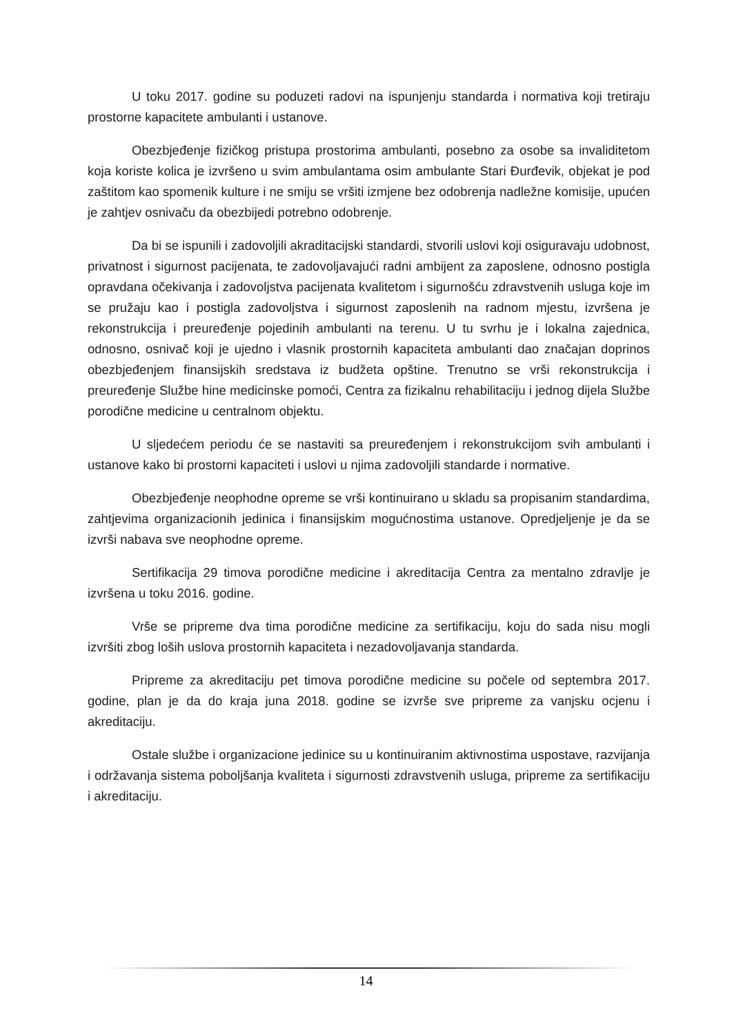U toku 2017. godine su poduzeti radovi na ispunjenju standarda i normativa koji tretiraju prostorne kapacitete ambulanti i ustanove.
Obezbjeđenje fizičkog pristupa prostorima ambulanti, posebno za osobe sa invaliditetom koja koriste kolica je izvršeno u svim ambulantama osim ambulante Stari Đurđevik, objekat je pod zaštitom kao spomenik kulture i ne smiju se vršiti izmjene bez odobrenja nadležne komisije, upućen je zahtjev osnivaču da obezbijedi potrebno odobrenje.
Da bi se ispunili i zadovoljili akraditacijski standardi, stvorili uslovi koji osiguravaju udobnost, privatnost i sigurnost pacijenata, te zadovoljavajući radni ambijent za zaposlene, odnosno postigla opravdana očekivanja i zadovoljstva pacijenata kvalitetom i sigurnošću zdravstvenih usluga koje im se pružaju kao i postigla zadovoljstva i sigurnost zaposlenih na radnom mjestu, izvršena je rekonstrukcija i preuređenje pojedinih ambulanti na terenu. U tu svrhu je i lokalna zajednica, odnosno, osnivač koji je ujedno i vlasnik prostornih kapaciteta ambulanti dao značajan doprinos obezbjeđenjem finansijskih sredstava iz budžeta opštine. Trenutno se vrši rekonstrukcija i preuređenje Službe hine medicinske pomoći, Centra za fizikalnu rehabilitaciju i jednog dijela Službe porodične medicine u centralnom objektu.
U sljedećem periodu će se nastaviti sa preuređenjem i rekonstrukcijom svih ambulanti i ustanove kako bi prostorni kapaciteti i uslovi u njima zadovoljili standarde i normative.
Obezbjeđenje neophodne opreme se vrši kontinuirano u skladu sa propisanim standardima, zahtjevima organizacionih jedinica i finansijskim mogućnostima ustanove. Opredjeljenje je da se izvrši nabava sve neophodne opreme.
Sertifikacija 29 timova porodične medicine i akreditacija Centra za mentalno zdravlje je izvršena u toku 2016. godine.
Vrše se pripreme dva tima porodične medicine za sertifikaciju, koju do sada nisu mogli izvršiti zbog loših uslova prostornih kapaciteta i nezadovoljavanja standarda.
Pripreme za akreditaciju pet timova porodične medicine su počele od septembra 2017. godine, plan je da do kraja juna 2018. godine se izvrše sve pripreme za vanjsku ocjenu i akreditaciju.
Ostale službe i organizacione jedinice su u kontinuiranim aktivnostima uspostave, razvijanja i održavanja sistema poboljšanja kvaliteta i sigurnosti zdravstvenih usluga, pripreme za sertifikaciju i akreditaciju.
14